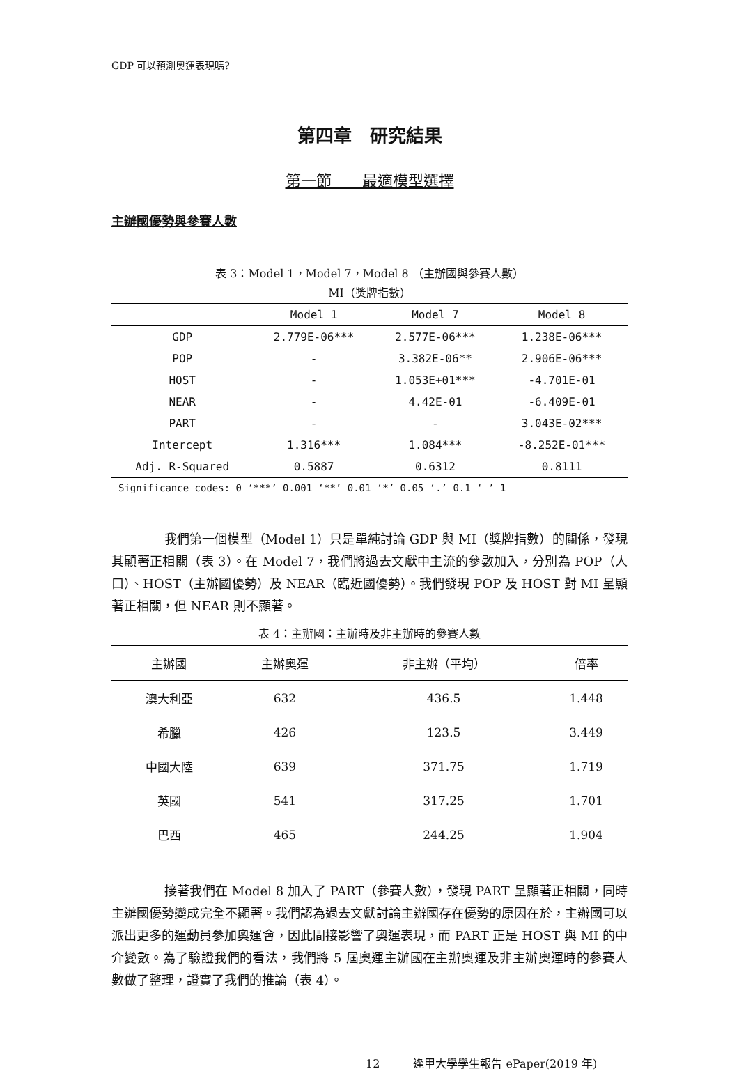GDP 可以預測奧運表現嗎?
第四章　研究結果
第一節　　最適模型選擇
主辦國優勢與參賽人數
表 3：Model 1，Model 7，Model 8 （主辦國與參賽人數）
MI（獎牌指數）
| | Model 1 | Model 7 | Model 8 |
| --- | --- | --- | --- |
| GDP | 2.779E-06*** | 2.577E-06*** | 1.238E-06*** |
| POP | - | 3.382E-06** | 2.906E-06*** |
| HOST | - | 1.053E+01*** | -4.701E-01 |
| NEAR | - | 4.42E-01 | -6.409E-01 |
| PART | - | - | 3.043E-02*** |
| Intercept | 1.316*** | 1.084*** | -8.252E-01*** |
| Adj. R-Squared | 0.5887 | 0.6312 | 0.8111 |
Significance codes: 0 ‘***’ 0.001 ‘**’ 0.01 ‘*’ 0.05 ‘.’ 0.1 ‘ ’ 1
我們第一個模型（Model 1）只是單純討論 GDP 與 MI（獎牌指數）的關係，發現其顯著正相關（表 3）。在 Model 7，我們將過去文獻中主流的參數加入，分別為 POP（人口）、HOST（主辦國優勢）及 NEAR（臨近國優勢）。我們發現 POP 及 HOST 對 MI 呈顯著正相關，但 NEAR 則不顯著。
表 4：主辦國：主辦時及非主辦時的參賽人數
| 主辦國 | 主辦奧運 | 非主辦（平均） | 倍率 |
| --- | --- | --- | --- |
| 澳大利亞 | 632 | 436.5 | 1.448 |
| 希臘 | 426 | 123.5 | 3.449 |
| 中國大陸 | 639 | 371.75 | 1.719 |
| 英國 | 541 | 317.25 | 1.701 |
| 巴西 | 465 | 244.25 | 1.904 |
接著我們在 Model 8 加入了 PART（參賽人數），發現 PART 呈顯著正相關，同時主辦國優勢變成完全不顯著。我們認為過去文獻討論主辦國存在優勢的原因在於，主辦國可以派出更多的運動員參加奧運會，因此間接影響了奧運表現，而 PART 正是 HOST 與 MI 的中介變數。為了驗證我們的看法，我們將 5 屆奧運主辦國在主辦奧運及非主辦奧運時的參賽人數做了整理，證實了我們的推論（表 4）。
12　　　逢甲大學學生報告 ePaper(2019 年)